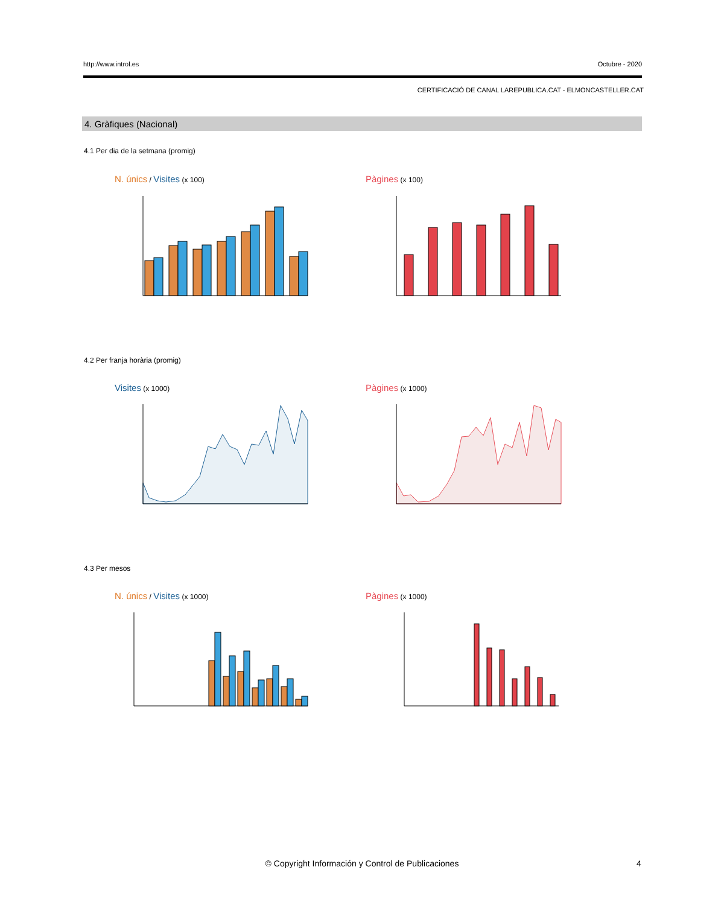http://www.introl.es Octubre - 2020
CERTIFICACIÓ DE CANAL LAREPUBLICA.CAT - ELMONCASTELLER.CAT
4. Gràfiques (Nacional)
4.1 Per dia de la setmana (promig)
N. únics / Visites (x 100) Pàgines (x 100)
4.2 Per franja horària (promig)
Visites (x 1000) Pàgines (x 1000)
4.3 Per mesos
N. únics / Visites (x 1000) Pàgines (x 1000)
© Copyright Información y Control de Publicaciones 4